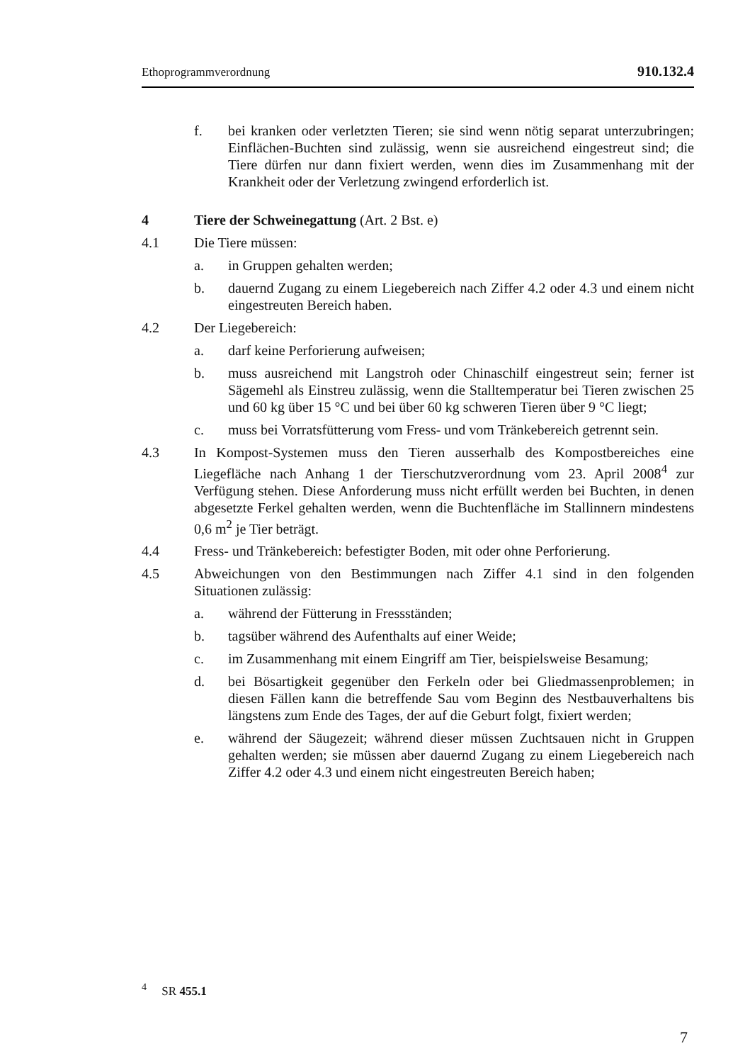Ethoprogrammverordnung 910.132.4
f. bei kranken oder verletzten Tieren; sie sind wenn nötig separat unterzubringen; Einflächen-Buchten sind zulässig, wenn sie ausreichend eingestreut sind; die Tiere dürfen nur dann fixiert werden, wenn dies im Zusammenhang mit der Krankheit oder der Verletzung zwingend erforderlich ist.
4 Tiere der Schweinegattung (Art. 2 Bst. e)
4.1 Die Tiere müssen:
a. in Gruppen gehalten werden;
b. dauernd Zugang zu einem Liegebereich nach Ziffer 4.2 oder 4.3 und einem nicht eingestreuten Bereich haben.
4.2 Der Liegebereich:
a. darf keine Perforierung aufweisen;
b. muss ausreichend mit Langstroh oder Chinaschilf eingestreut sein; ferner ist Sägemehl als Einstreu zulässig, wenn die Stalltemperatur bei Tieren zwischen 25 und 60 kg über 15 °C und bei über 60 kg schweren Tieren über 9 °C liegt;
c. muss bei Vorratsfütterung vom Fress- und vom Tränkebereich getrennt sein.
4.3 In Kompost-Systemen muss den Tieren ausserhalb des Kompostbereiches eine Liegefläche nach Anhang 1 der Tierschutzverordnung vom 23. April 2008<sup>4</sup> zur Verfügung stehen. Diese Anforderung muss nicht erfüllt werden bei Buchten, in denen abgesetzte Ferkel gehalten werden, wenn die Buchtenfläche im Stallinnern mindestens 0,6 m<sup>2</sup> je Tier beträgt.
4.4 Fress- und Tränkebereich: befestigter Boden, mit oder ohne Perforierung.
4.5 Abweichungen von den Bestimmungen nach Ziffer 4.1 sind in den folgenden Situationen zulässig:
a. während der Fütterung in Fressständen;
b. tagsüber während des Aufenthalts auf einer Weide;
c. im Zusammenhang mit einem Eingriff am Tier, beispielsweise Besamung;
d. bei Bösartigkeit gegenüber den Ferkeln oder bei Gliedmassenproblemen; in diesen Fällen kann die betreffende Sau vom Beginn des Nestbauverhaltens bis längstens zum Ende des Tages, der auf die Geburt folgt, fixiert werden;
e. während der Säugezeit; während dieser müssen Zuchtsauen nicht in Gruppen gehalten werden; sie müssen aber dauernd Zugang zu einem Liegebereich nach Ziffer 4.2 oder 4.3 und einem nicht eingestreuten Bereich haben;
<sup>4</sup> SR 455.1
7